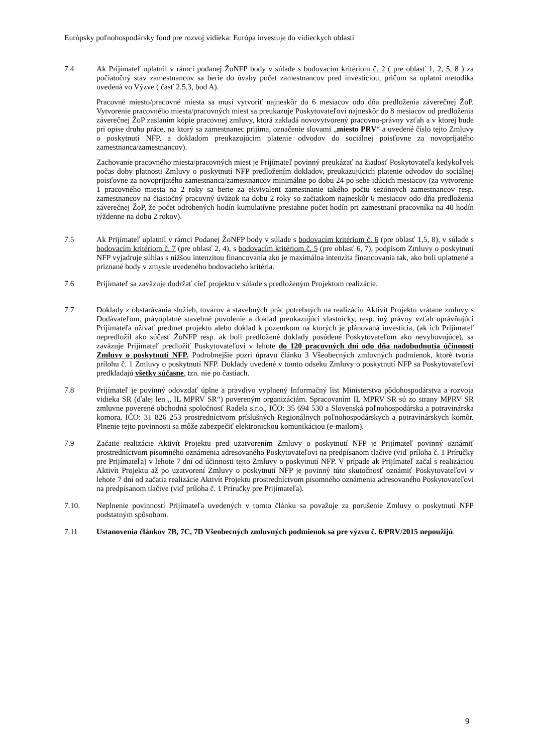Európsky poľnohospodársky fond pre rozvoj vidieka: Európa investuje do vidieckych oblastí
7.4 Ak Prijímateľ uplatnil v rámci podanej ŽoNFP body v súlade s bodovacím kritériom č. 2 ( pre oblasť 1, 2, 5, 8 ) za počiatočný stav zamestnancov sa berie do úvahy počet zamestnancov pred investíciou, pričom sa uplatní metodika uvedená vo Výzve ( časť 2.5.3, bod A).
Pracovné miesto/pracovné miesta sa musí vytvoriť najneskôr do 6 mesiacov odo dňa predloženia záverečnej ŽoP. Vytvorenie pracovného miesta/pracovných miest sa preukazuje Poskytovateľovi najneskôr do 8 mesiacov od predloženia záverečnej ŽoP zaslaním kópie pracovnej zmluvy, ktorá zakladá novovytvorený pracovno-právny vzťah a v ktorej bude pri opise druhu práce, na ktorý sa zamestnanec prijíma, označenie slovami „miesto PRV“ a uvedené číslo tejto Zmluvy o poskytnutí NFP, a dokladom preukazujúcim platenie odvodov do sociálnej poisťovne za novoprijatého zamestnanca/zamestnancov).
Zachovanie pracovného miesta/pracovných miest je Prijímateľ povinný preukázať na žiadosť Poskytovateľa kedykoľvek počas doby platnosti Zmluvy o poskytnutí NFP predložením dokladov, preukazujúcich platenie odvodov do sociálnej poisťovne za novoprijatého zamestnanca/zamestnancov minimálne po dobu 24 po sebe idúcich mesiacov (za vytvorenie 1 pracovného miesta na 2 roky sa berie za ekvivalent zamestnanie takého počtu sezónnych zamestnancov resp. zamestnancov na čiastočný pracovný úväzok na dobu 2 roky so začiatkom najneskôr 6 mesiacov odo dňa predloženia záverečnej ŽoP, že počet odrobených hodín kumulatívne presiahne počet hodín pri zamestnaní pracovníka na 40 hodín týždenne na dobu 2 rokov).
7.5 Ak Prijímateľ uplatnil v rámci Podanej ŽoNFP body v súlade s bodovacím kritériom č. 6 (pre oblasť 1,5, 8), v súlade s bodovacím kritériom č. 7 (pre oblasť 2, 4), s bodovacím kritériom č. 5 (pre oblasť 6, 7), podpisom Zmluvy o poskytnutí NFP vyjadruje súhlas s nižšou intenzitou financovania ako je maximálna intenzita financovania tak, ako boli uplatnené a priznané body v zmysle uvedeného bodovacieho kritéria.
7.6 Prijímateľ sa zaväzuje dodržať cieľ projektu v súlade s predloženým Projektom realizácie.
7.7 Doklady z obstarávania služieb, tovarov a stavebných prác potrebných na realizáciu Aktivít Projektu vrátane zmluvy s Dodávateľom, právoplatné stavebné povolenie a doklad preukazujúci vlastnícky, resp. iný právny vzťah oprávňujúci Prijímateľa užívať predmet projektu alebo doklad k pozemkom na ktorých je plánovaná investícia, (ak ich Prijímateľ nepredložil ako súčasť ŽoNFP resp. ak boli predložené doklady posúdené Poskytovateľom ako nevyhovujúce), sa zaväzuje Prijímateľ predložiť Poskytovateľovi v lehote do 120 pracovných dní odo dňa nadobudnutia účinnosti Zmluvy o poskytnutí NFP. Podrobnejšie pozri úpravu článku 3 Všeobecných zmluvných podmienok, ktoré tvoria prílohu č. 1 Zmluvy o poskytnutí NFP. Doklady uvedené v tomto odseku Zmluvy o poskytnutí NFP sa Poskytovateľovi predkladajú všetky súčasne, tzn. nie po častiach.
7.8 Prijímateľ je povinný odovzdať úplne a pravdivo vyplnený Informačný list Ministerstva pôdohospodárstva a rozvoja vidieka SR (ďalej len „ IL MPRV SR“) povereným organizáciám. Spracovaním IL MPRV SR sú zo strany MPRV SR zmluvne poverené obchodná spoločnosť Radela s.r.o., IČO: 35 694 530 a Slovenská poľnohospodárska a potravinárska komora, IČO: 31 826 253 prostredníctvom príslušných Regionálnych poľnohospodárskych a potravinárskych komôr. Plnenie tejto povinnosti sa môže zabezpečiť elektronickou komunikáciou (e-mailom).
7.9 Začatie realizácie Aktivít Projektu pred uzatvorením Zmluvy o poskytnutí NFP je Prijímateľ povinný oznámiť prostredníctvom písomného oznámenia adresovaného Poskytovateľovi na predpísanom tlačive (viď príloha č. 1 Príručky pre Prijímateľa) v lehote 7 dní od účinnosti tejto Zmluvy o poskytnutí NFP. V prípade ak Prijímateľ začal s realizáciou Aktivít Projektu až po uzatvorení Zmluvy o poskytnutí NFP je povinný túto skutočnosť oznámiť Poskytovateľovi v lehote 7 dní od začatia realizácie Aktivít Projektu prostredníctvom písomného oznámenia adresovaného Poskytovateľovi na predpísanom tlačive (viď príloha č. 1 Príručky pre Prijímateľa).
7.10. Neplnenie povinností Prijímateľa uvedených v tomto článku sa považuje za porušenie Zmluvy o poskytnutí NFP podstatným spôsobom.
7.11 Ustanovenia článkov 7B, 7C, 7D Všeobecných zmluvných podmienok sa pre výzvu č. 6/PRV/2015 nepoužijú.
9